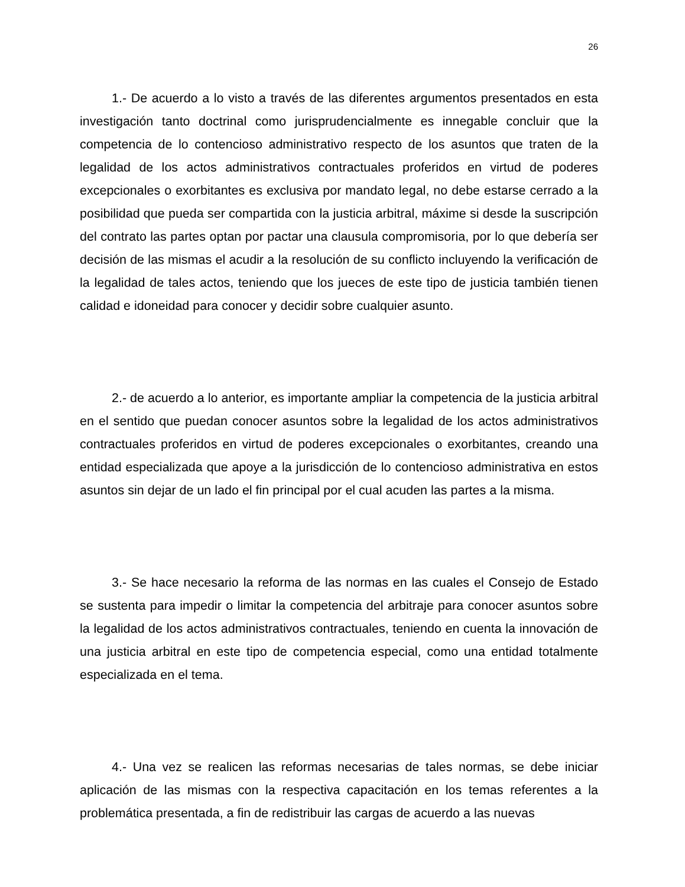26
1.- De acuerdo a lo visto a través de las diferentes argumentos presentados en esta investigación tanto doctrinal como jurisprudencialmente es innegable concluir que la competencia de lo contencioso administrativo respecto de los asuntos que traten de la legalidad de los actos administrativos contractuales proferidos en virtud de poderes excepcionales o exorbitantes es exclusiva por mandato legal, no debe estarse cerrado a la posibilidad que pueda ser compartida con la justicia arbitral, máxime si desde la suscripción del contrato las partes optan por pactar una clausula compromisoria, por lo que debería ser decisión de las mismas el acudir a la resolución de su conflicto incluyendo la verificación de la legalidad de tales actos, teniendo que los jueces de este tipo de justicia también tienen calidad e idoneidad para conocer y decidir sobre cualquier asunto.
2.- de acuerdo a lo anterior, es importante ampliar la competencia de la justicia arbitral en el sentido que puedan conocer asuntos sobre la legalidad de los actos administrativos contractuales proferidos en virtud de poderes excepcionales o exorbitantes, creando una entidad especializada que apoye a la jurisdicción de lo contencioso administrativa en estos asuntos sin dejar de un lado el fin principal por el cual acuden las partes a la misma.
3.- Se hace necesario la reforma de las normas en las cuales el Consejo de Estado se sustenta para impedir o limitar la competencia del arbitraje para conocer asuntos sobre la legalidad de los actos administrativos contractuales, teniendo en cuenta la innovación de una justicia arbitral en este tipo de competencia especial, como una entidad totalmente especializada en el tema.
4.- Una vez se realicen las reformas necesarias de tales normas, se debe iniciar aplicación de las mismas con la respectiva capacitación en los temas referentes a la problemática presentada, a fin de redistribuir las cargas de acuerdo a las nuevas